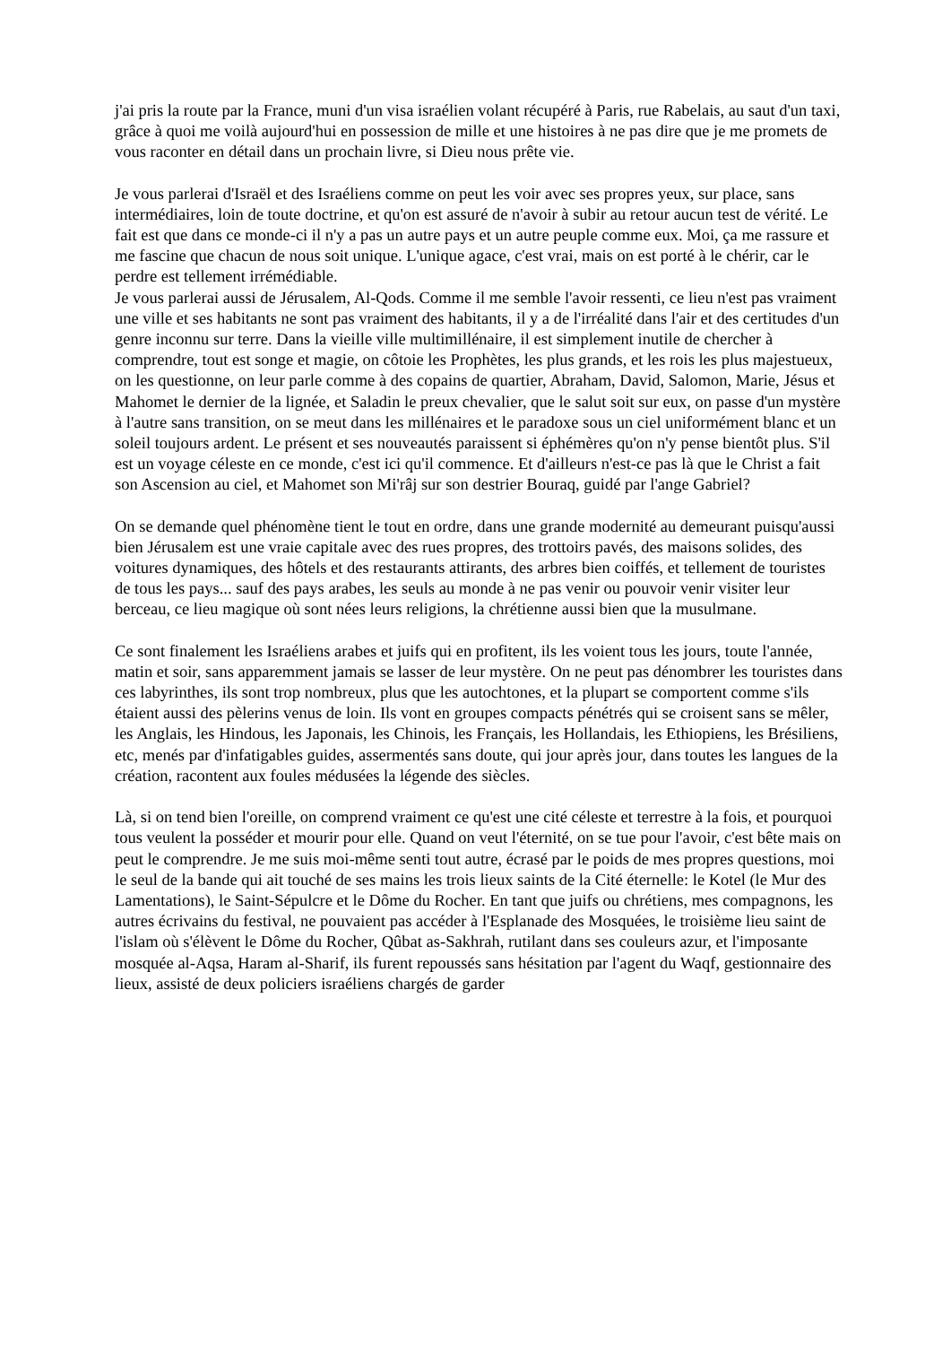j'ai pris la route par la France, muni d'un visa israélien volant récupéré à Paris, rue Rabelais, au saut d'un taxi, grâce à quoi me voilà aujourd'hui en possession de mille et une histoires à ne pas dire que je me promets de vous raconter en détail dans un prochain livre, si Dieu nous prête vie.
Je vous parlerai d'Israël et des Israéliens comme on peut les voir avec ses propres yeux, sur place, sans intermédiaires, loin de toute doctrine, et qu'on est assuré de n'avoir à subir au retour aucun test de vérité. Le fait est que dans ce monde-ci il n'y a pas un autre pays et un autre peuple comme eux. Moi, ça me rassure et me fascine que chacun de nous soit unique. L'unique agace, c'est vrai, mais on est porté à le chérir, car le perdre est tellement irrémédiable.
Je vous parlerai aussi de Jérusalem, Al-Qods. Comme il me semble l'avoir ressenti, ce lieu n'est pas vraiment une ville et ses habitants ne sont pas vraiment des habitants, il y a de l'irréalité dans l'air et des certitudes d'un genre inconnu sur terre. Dans la vieille ville multimillénaire, il est simplement inutile de chercher à comprendre, tout est songe et magie, on côtoie les Prophètes, les plus grands, et les rois les plus majestueux, on les questionne, on leur parle comme à des copains de quartier, Abraham, David, Salomon, Marie, Jésus et Mahomet le dernier de la lignée, et Saladin le preux chevalier, que le salut soit sur eux, on passe d'un mystère à l'autre sans transition, on se meut dans les millénaires et le paradoxe sous un ciel uniformément blanc et un soleil toujours ardent. Le présent et ses nouveautés paraissent si éphémères qu'on n'y pense bientôt plus. S'il est un voyage céleste en ce monde, c'est ici qu'il commence. Et d'ailleurs n'est-ce pas là que le Christ a fait son Ascension au ciel, et Mahomet son Mi'râj sur son destrier Bouraq, guidé par l'ange Gabriel?
On se demande quel phénomène tient le tout en ordre, dans une grande modernité au demeurant puisqu'aussi bien Jérusalem est une vraie capitale avec des rues propres, des trottoirs pavés, des maisons solides, des voitures dynamiques, des hôtels et des restaurants attirants, des arbres bien coiffés, et tellement de touristes de tous les pays... sauf des pays arabes, les seuls au monde à ne pas venir ou pouvoir venir visiter leur berceau, ce lieu magique où sont nées leurs religions, la chrétienne aussi bien que la musulmane.
Ce sont finalement les Israéliens arabes et juifs qui en profitent, ils les voient tous les jours, toute l'année, matin et soir, sans apparemment jamais se lasser de leur mystère. On ne peut pas dénombrer les touristes dans ces labyrinthes, ils sont trop nombreux, plus que les autochtones, et la plupart se comportent comme s'ils étaient aussi des pèlerins venus de loin. Ils vont en groupes compacts pénétrés qui se croisent sans se mêler, les Anglais, les Hindous, les Japonais, les Chinois, les Français, les Hollandais, les Ethiopiens, les Brésiliens, etc, menés par d'infatigables guides, assermentés sans doute, qui jour après jour, dans toutes les langues de la création, racontent aux foules médusées la légende des siècles.
Là, si on tend bien l'oreille, on comprend vraiment ce qu'est une cité céleste et terrestre à la fois, et pourquoi tous veulent la posséder et mourir pour elle. Quand on veut l'éternité, on se tue pour l'avoir, c'est bête mais on peut le comprendre. Je me suis moi-même senti tout autre, écrasé par le poids de mes propres questions, moi le seul de la bande qui ait touché de ses mains les trois lieux saints de la Cité éternelle: le Kotel (le Mur des Lamentations), le Saint-Sépulcre et le Dôme du Rocher. En tant que juifs ou chrétiens, mes compagnons, les autres écrivains du festival, ne pouvaient pas accéder à l'Esplanade des Mosquées, le troisième lieu saint de l'islam où s'élèvent le Dôme du Rocher, Qûbat as-Sakhrah, rutilant dans ses couleurs azur, et l'imposante mosquée al-Aqsa, Haram al-Sharif, ils furent repoussés sans hésitation par l'agent du Waqf, gestionnaire des lieux, assisté de deux policiers israéliens chargés de garder